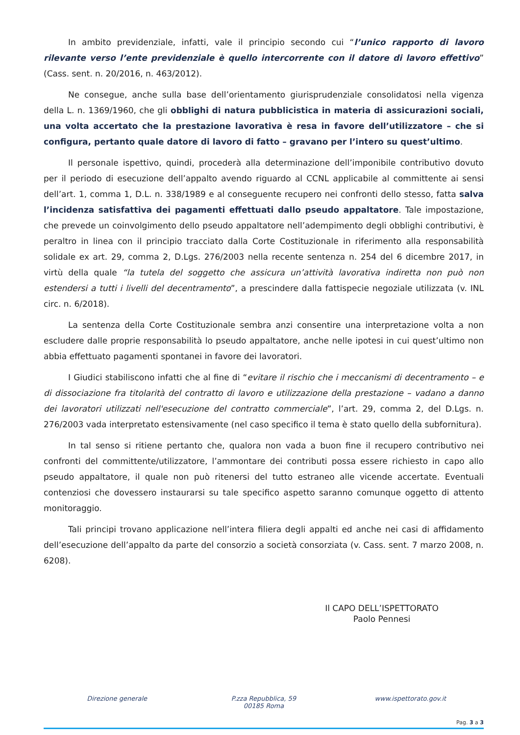In ambito previdenziale, infatti, vale il principio secondo cui “l’unico rapporto di lavoro rilevante verso l’ente previdenziale è quello intercorrente con il datore di lavoro effettivo” (Cass. sent. n. 20/2016, n. 463/2012).
Ne consegue, anche sulla base dell’orientamento giurisprudenziale consolidatosi nella vigenza della L. n. 1369/1960, che gli obblighi di natura pubblicistica in materia di assicurazioni sociali, una volta accertato che la prestazione lavorativa è resa in favore dell’utilizzatore – che si configura, pertanto quale datore di lavoro di fatto – gravano per l’intero su quest’ultimo.
Il personale ispettivo, quindi, procederà alla determinazione dell’imponibile contributivo dovuto per il periodo di esecuzione dell’appalto avendo riguardo al CCNL applicabile al committente ai sensi dell’art. 1, comma 1, D.L. n. 338/1989 e al conseguente recupero nei confronti dello stesso, fatta salva l’incidenza satisfattiva dei pagamenti effettuati dallo pseudo appaltatore. Tale impostazione, che prevede un coinvolgimento dello pseudo appaltatore nell’adempimento degli obblighi contributivi, è peraltro in linea con il principio tracciato dalla Corte Costituzionale in riferimento alla responsabilità solidale ex art. 29, comma 2, D.Lgs. 276/2003 nella recente sentenza n. 254 del 6 dicembre 2017, in virtù della quale “la tutela del soggetto che assicura un’attività lavorativa indiretta non può non estendersi a tutti i livelli del decentramento”, a prescindere dalla fattispecie negoziale utilizzata (v. INL circ. n. 6/2018).
La sentenza della Corte Costituzionale sembra anzi consentire una interpretazione volta a non escludere dalle proprie responsabilità lo pseudo appaltatore, anche nelle ipotesi in cui quest’ultimo non abbia effettuato pagamenti spontanei in favore dei lavoratori.
I Giudici stabiliscono infatti che al fine di “evitare il rischio che i meccanismi di decentramento – e di dissociazione fra titolarità del contratto di lavoro e utilizzazione della prestazione – vadano a danno dei lavoratori utilizzati nell'esecuzione del contratto commerciale”, l’art. 29, comma 2, del D.Lgs. n. 276/2003 vada interpretato estensivamente (nel caso specifico il tema è stato quello della subfornitura).
In tal senso si ritiene pertanto che, qualora non vada a buon fine il recupero contributivo nei confronti del committente/utilizzatore, l’ammontare dei contributi possa essere richiesto in capo allo pseudo appaltatore, il quale non può ritenersi del tutto estraneo alle vicende accertate. Eventuali contenziosi che dovessero instaurarsi su tale specifico aspetto saranno comunque oggetto di attento monitoraggio.
Tali principi trovano applicazione nell’intera filiera degli appalti ed anche nei casi di affidamento dell’esecuzione dell’appalto da parte del consorzio a società consorziata (v. Cass. sent. 7 marzo 2008, n. 6208).
Il CAPO DELL’ISPETTORATO
Paolo Pennesi
Direzione generale P.zza Repubblica, 59
00185 Roma
www.ispettorato.gov.it
Pag. 3 a 3